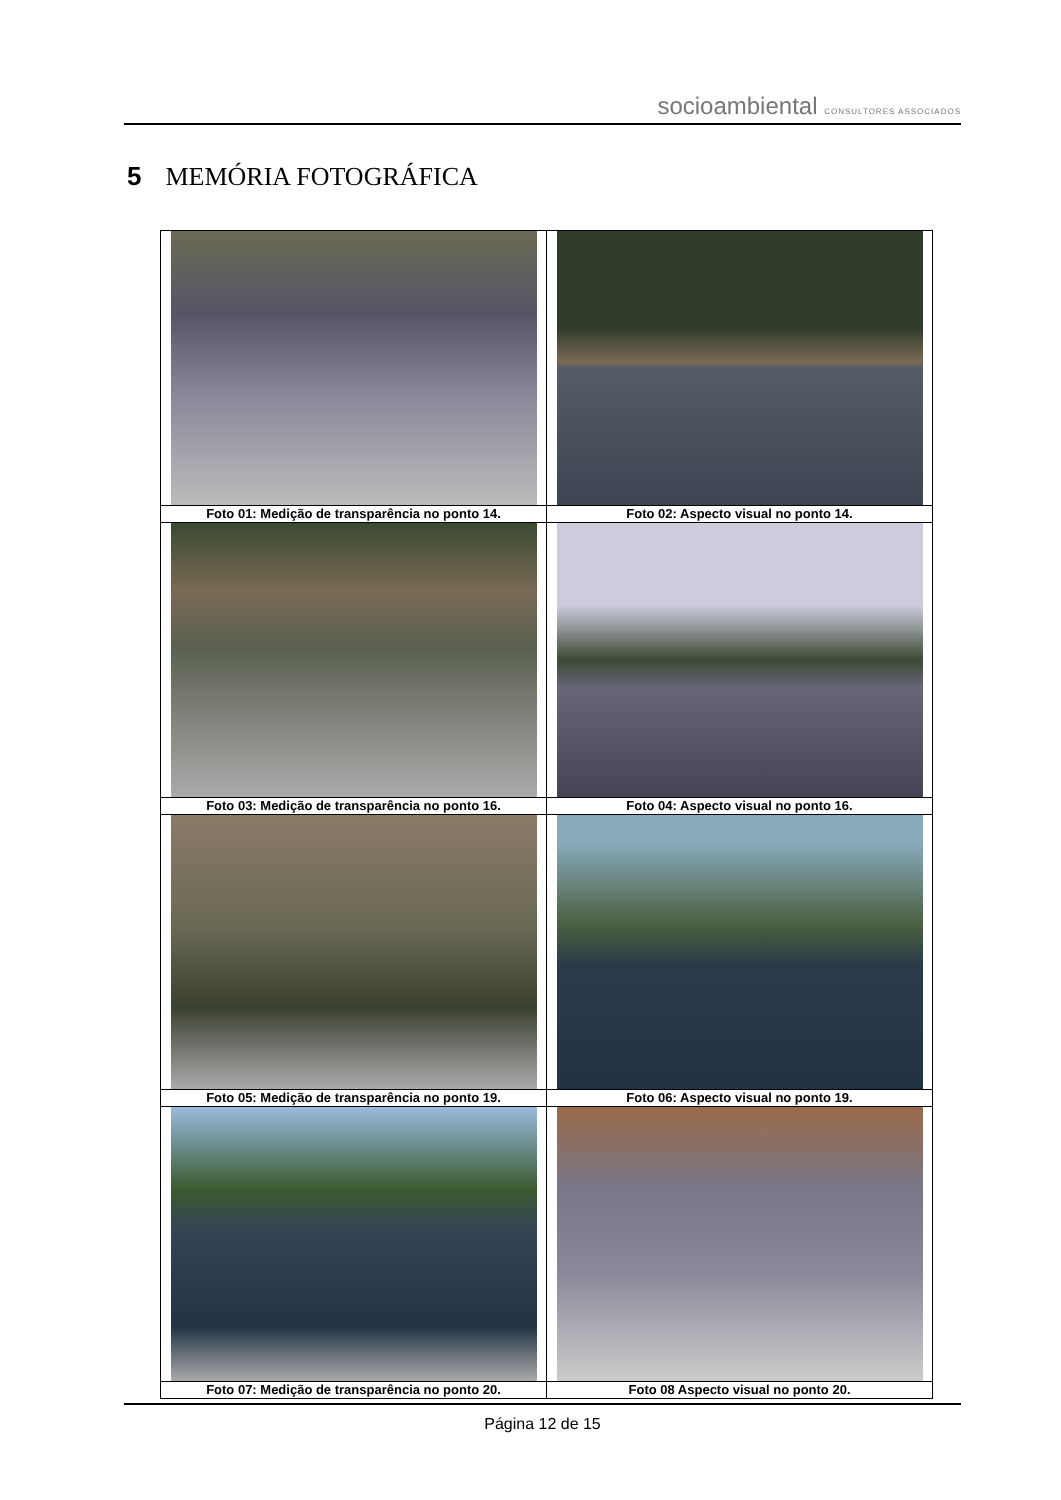socioambiental CONSULTORES ASSOCIADOS
5 MEMÓRIA FOTOGRÁFICA
| Foto 01: Medição de transparência no ponto 14. | Foto 02: Aspecto visual no ponto 14. |
| Foto 03: Medição de transparência no ponto 16. | Foto 04: Aspecto visual no ponto 16. |
| Foto 05: Medição de transparência no ponto 19. | Foto 06: Aspecto visual no ponto 19. |
| Foto 07: Medição de transparência no ponto 20. | Foto 08 Aspecto visual no ponto 20. |
Página 12 de 15